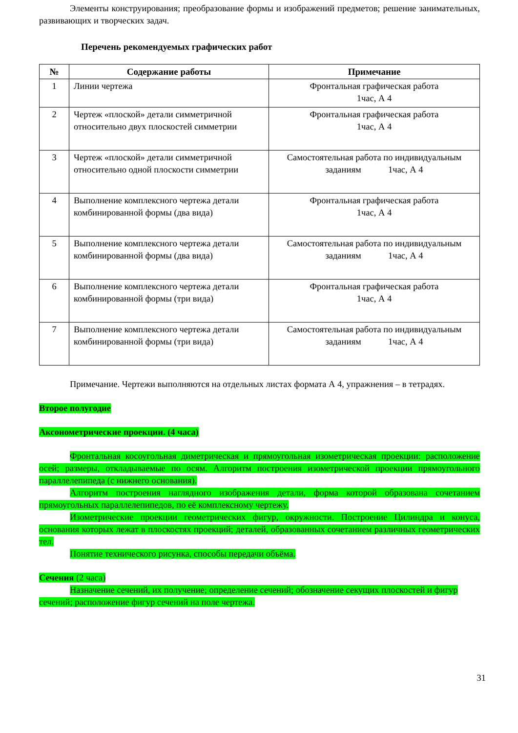Элементы конструирования; преобразование формы и изображений предметов; решение занимательных, развивающих и творческих задач.
Перечень рекомендуемых графических работ
| № | Содержание работы | Примечание |
| --- | --- | --- |
| 1 | Линии чертежа | Фронтальная графическая работа 1час, А 4 |
| 2 | Чертеж «плоской» детали симметричной относительно двух плоскостей симметрии | Фронтальная графическая работа 1час, А 4 |
| 3 | Чертеж «плоской» детали симметричной относительно одной плоскости симметрии | Самостоятельная работа по индивидуальным заданиям 1час, А 4 |
| 4 | Выполнение комплексного чертежа детали комбинированной формы (два вида) | Фронтальная графическая работа 1час, А 4 |
| 5 | Выполнение комплексного чертежа детали комбинированной формы (два вида) | Самостоятельная работа по индивидуальным заданиям 1час, А 4 |
| 6 | Выполнение комплексного чертежа детали комбинированной формы (три вида) | Фронтальная графическая работа 1час, А 4 |
| 7 | Выполнение комплексного чертежа детали комбинированной формы (три вида) | Самостоятельная работа по индивидуальным заданиям 1час, А 4 |
Примечание. Чертежи выполняются на отдельных листах формата А 4, упражнения – в тетрадях.
Второе полугодие
Аксонометрические проекции. (4 часа)
Фронтальная косоугольная диметрическая и прямоугольная изометрическая проекции: расположение осей; размеры, откладываемые по осям. Алгоритм построения изометрической проекции прямоугольного параллелепипеда (с нижнего основания).
Алгоритм построения наглядного изображения детали, форма которой образована сочетанием прямоугольных параллелепипедов, по её комплексному чертежу.
Изометрические проекции геометрических фигур, окружности. Построение Цилиндра и конуса, основания которых лежат в плоскостях проекций; деталей, образованных сочетанием различных геометрических тел.
Понятие технического рисунка, способы передачи объёма.
Сечения (2 часа)
Назначение сечений, их получение; определение сечений; обозначение секущих плоскостей и фигур сечений; расположение фигур сечений на поле чертежа.
31